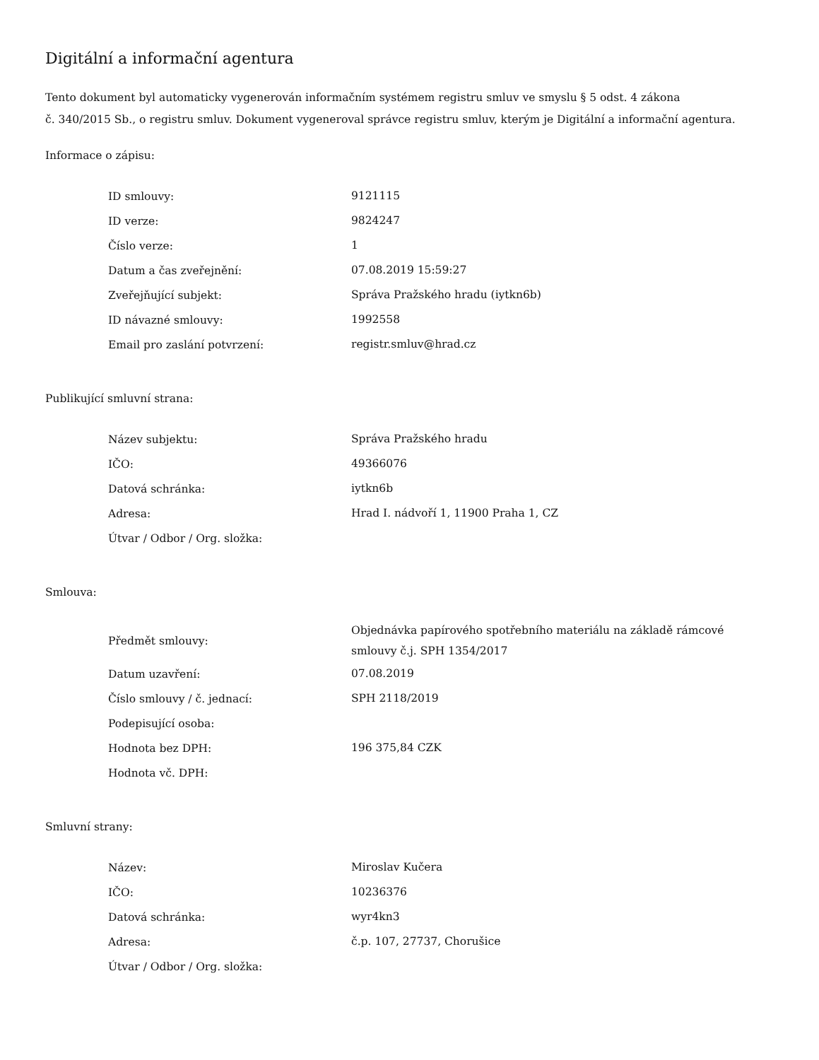Digitální a informační agentura
Tento dokument byl automaticky vygenerován informačním systémem registru smluv ve smyslu § 5 odst. 4 zákona
č. 340/2015 Sb., o registru smluv. Dokument vygeneroval správce registru smluv, kterým je Digitální a informační agentura.
Informace o zápisu:
| ID smlouvy: | 9121115 |
| ID verze: | 9824247 |
| Číslo verze: | 1 |
| Datum a čas zveřejnění: | 07.08.2019 15:59:27 |
| Zveřejňující subjekt: | Správa Pražského hradu (iytkn6b) |
| ID návazné smlouvy: | 1992558 |
| Email pro zaslání potvrzení: | registr.smluv@hrad.cz |
Publikující smluvní strana:
| Název subjektu: | Správa Pražského hradu |
| IČO: | 49366076 |
| Datová schránka: | iytkn6b |
| Adresa: | Hrad I. nádvoří 1, 11900 Praha 1, CZ |
| Útvar / Odbor / Org. složka: | |
Smlouva:
| Předmět smlouvy: | Objednávka papírového spotřebního materiálu na základě rámcové smlouvy č.j. SPH 1354/2017 |
| Datum uzavření: | 07.08.2019 |
| Číslo smlouvy / č. jednací: | SPH 2118/2019 |
| Podepisující osoba: | |
| Hodnota bez DPH: | 196 375,84 CZK |
| Hodnota vč. DPH: | |
Smluvní strany:
| Název: | Miroslav Kučera |
| IČO: | 10236376 |
| Datová schránka: | wyr4kn3 |
| Adresa: | č.p. 107, 27737, Chorušice |
| Útvar / Odbor / Org. složka: | |